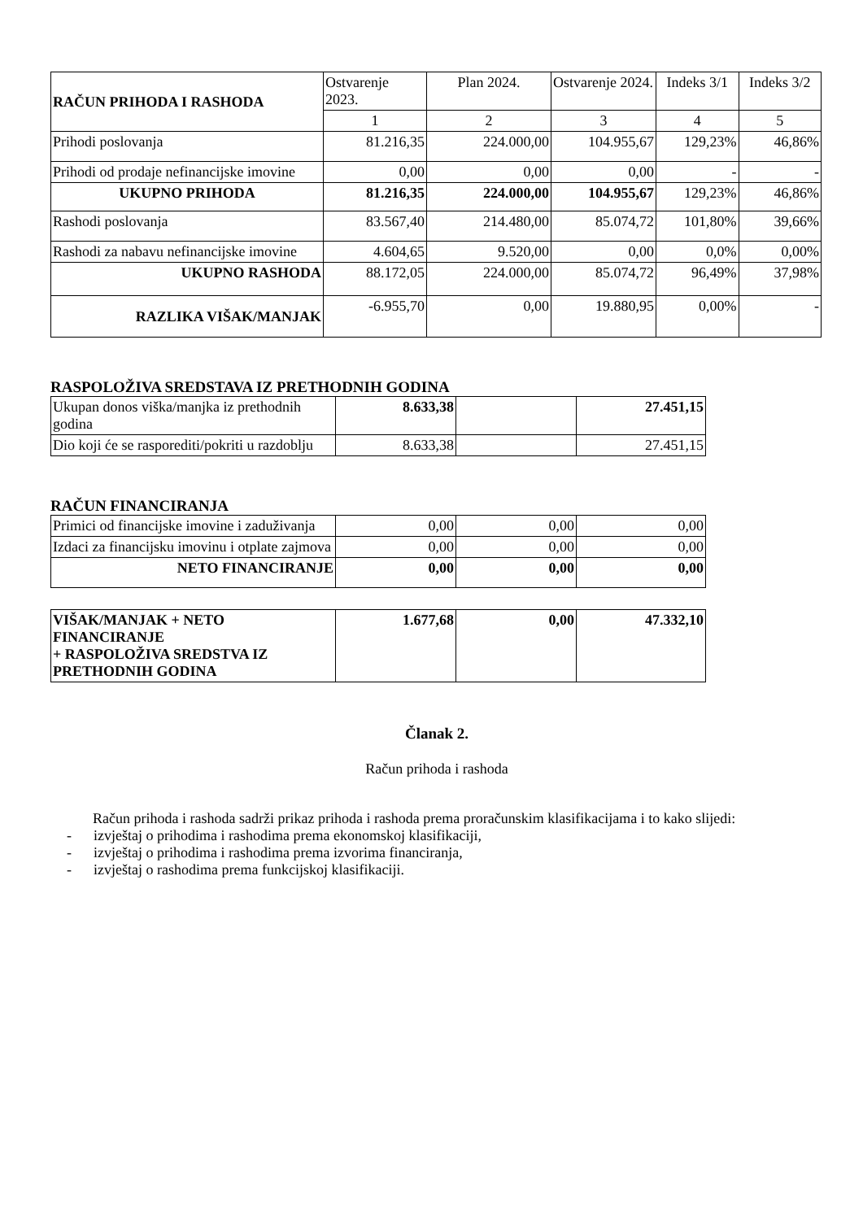| RAČUN PRIHODA I RASHODA | Ostvarenje 2023. | Plan 2024. | Ostvarenje 2024. | Indeks 3/1 | Indeks 3/2 |
| --- | --- | --- | --- | --- | --- |
| | 1 | 2 | 3 | 4 | 5 |
| Prihodi poslovanja | 81.216,35 | 224.000,00 | 104.955,67 | 129,23% | 46,86% |
| Prihodi od prodaje nefinancijske imovine | 0,00 | 0,00 | 0,00 | - | - |
| UKUPNO PRIHODA | 81.216,35 | 224.000,00 | 104.955,67 | 129,23% | 46,86% |
| Rashodi poslovanja | 83.567,40 | 214.480,00 | 85.074,72 | 101,80% | 39,66% |
| Rashodi za nabavu nefinancijske imovine | 4.604,65 | 9.520,00 | 0,00 | 0,0% | 0,00% |
| UKUPNO RASHODA | 88.172,05 | 224.000,00 | 85.074,72 | 96,49% | 37,98% |
| RAZLIKA VIŠAK/MANJAK | -6.955,70 | 0,00 | 19.880,95 | 0,00% | - |
RASPOLOŽIVA SREDSTAVA IZ PRETHODNIH GODINA
| Ukupan donos viška/manjka iz prethodnih godina | 8.633,38 | | 27.451,15 |
| Dio koji će se rasporediti/pokriti u razdoblju | 8.633,38 | | 27.451,15 |
RAČUN FINANCIRANJA
| Primici od financijske imovine i zaduživanja | 0,00 | 0,00 | 0,00 |
| Izdaci za financijsku imovinu i otplate zajmova | 0,00 | 0,00 | 0,00 |
| NETO FINANCIRANJE | 0,00 | 0,00 | 0,00 |
| VIŠAK/MANJAK + NETO FINANCIRANJE + RASPOLOŽIVA SREDSTVA IZ PRETHODNIH GODINA | 1.677,68 | 0,00 | 47.332,10 |
Članak 2.
Račun prihoda i rashoda
Račun prihoda i rashoda sadrži prikaz prihoda i rashoda prema proračunskim klasifikacijama i to kako slijedi:
- izvještaj o prihodima i rashodima prema ekonomskoj klasifikaciji,
- izvještaj o prihodima i rashodima prema izvorima financiranja,
- izvještaj o rashodima prema funkcijskoj klasifikaciji.